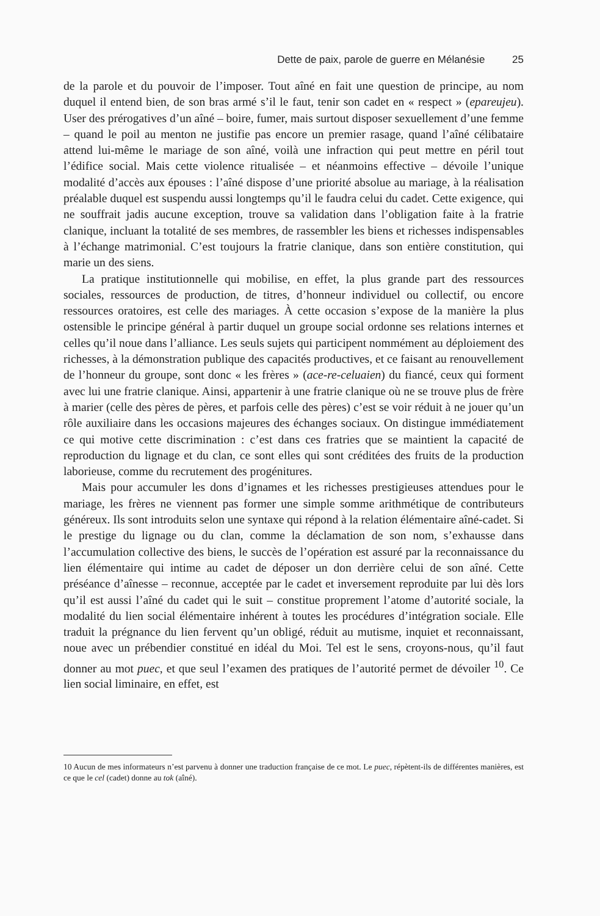Dette de paix, parole de guerre en Mélanésie 25
de la parole et du pouvoir de l’imposer. Tout aîné en fait une question de principe, au nom duquel il entend bien, de son bras armé s’il le faut, tenir son cadet en « respect » (epareujeu). User des prérogatives d’un aîné – boire, fumer, mais surtout disposer sexuellement d’une femme – quand le poil au menton ne justifie pas encore un premier rasage, quand l’aîné célibataire attend lui-même le mariage de son aîné, voilà une infraction qui peut mettre en péril tout l’édifice social. Mais cette violence ritualisée – et néanmoins effective – dévoile l’unique modalité d’accès aux épouses : l’aîné dispose d’une priorité absolue au mariage, à la réalisation préalable duquel est suspendu aussi longtemps qu’il le faudra celui du cadet. Cette exigence, qui ne souffrait jadis aucune exception, trouve sa validation dans l’obligation faite à la fratrie clanique, incluant la totalité de ses membres, de rassembler les biens et richesses indispensables à l’échange matrimonial. C’est toujours la fratrie clanique, dans son entière constitution, qui marie un des siens.
La pratique institutionnelle qui mobilise, en effet, la plus grande part des ressources sociales, ressources de production, de titres, d’honneur individuel ou collectif, ou encore ressources oratoires, est celle des mariages. À cette occasion s’expose de la manière la plus ostensible le principe général à partir duquel un groupe social ordonne ses relations internes et celles qu’il noue dans l’alliance. Les seuls sujets qui participent nommément au déploiement des richesses, à la démonstration publique des capacités productives, et ce faisant au renouvellement de l’honneur du groupe, sont donc « les frères » (ace-re-celuaien) du fiancé, ceux qui forment avec lui une fratrie clanique. Ainsi, appartenir à une fratrie clanique où ne se trouve plus de frère à marier (celle des pères de pères, et parfois celle des pères) c’est se voir réduit à ne jouer qu’un rôle auxiliaire dans les occasions majeures des échanges sociaux. On distingue immédiatement ce qui motive cette discrimination : c’est dans ces fratries que se maintient la capacité de reproduction du lignage et du clan, ce sont elles qui sont créditées des fruits de la production laborieuse, comme du recrutement des progénitures.
Mais pour accumuler les dons d’ignames et les richesses prestigieuses attendues pour le mariage, les frères ne viennent pas former une simple somme arithmétique de contributeurs généreux. Ils sont introduits selon une syntaxe qui répond à la relation élémentaire aîné-cadet. Si le prestige du lignage ou du clan, comme la déclamation de son nom, s’exhausse dans l’accumulation collective des biens, le succès de l’opération est assuré par la reconnaissance du lien élémentaire qui intime au cadet de déposer un don derrière celui de son aîné. Cette préséance d’aînesse – reconnue, acceptée par le cadet et inversement reproduite par lui dès lors qu’il est aussi l’aîné du cadet qui le suit – constitue proprement l’atome d’autorité sociale, la modalité du lien social élémentaire inhérent à toutes les procédures d’intégration sociale. Elle traduit la prégnance du lien fervent qu’un obligé, réduit au mutisme, inquiet et reconnaissant, noue avec un prébendier constitué en idéal du Moi. Tel est le sens, croyons-nous, qu’il faut donner au mot puec, et que seul l’examen des pratiques de l’autorité permet de dévoiler <sup>10</sup>. Ce lien social liminaire, en effet, est
10 Aucun de mes informateurs n’est parvenu à donner une traduction française de ce mot. Le puec, répètent-ils de différentes manières, est ce que le cel (cadet) donne au tok (aîné).